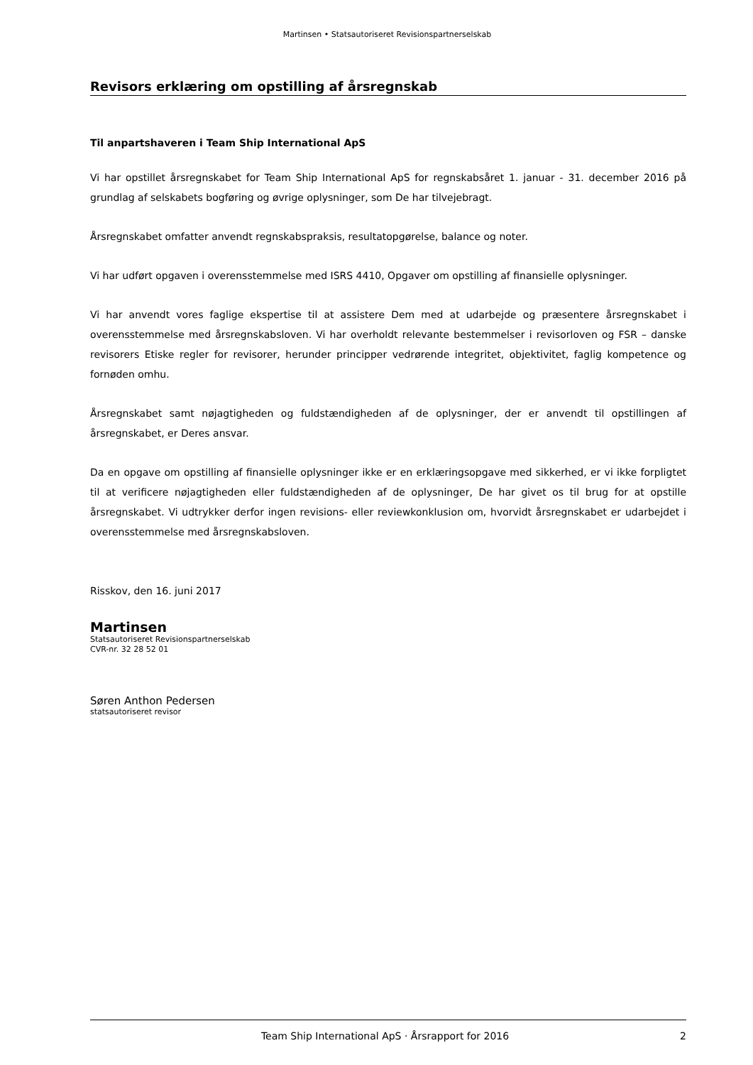Martinsen • Statsautoriseret Revisionspartnerselskab
Revisors erklæring om opstilling af årsregnskab
Til anpartshaveren i Team Ship International ApS
Vi har opstillet årsregnskabet for Team Ship International ApS for regnskabsåret 1. januar - 31. december 2016 på grundlag af selskabets bogføring og øvrige oplysninger, som De har tilvejebragt.
Årsregnskabet omfatter anvendt regnskabspraksis, resultatopgørelse, balance og noter.
Vi har udført opgaven i overensstemmelse med ISRS 4410, Opgaver om opstilling af finansielle oplysninger.
Vi har anvendt vores faglige ekspertise til at assistere Dem med at udarbejde og præsentere årsregnskabet i overensstemmelse med årsregnskabsloven. Vi har overholdt relevante bestemmelser i revisorloven og FSR – danske revisorers Etiske regler for revisorer, herunder principper vedrørende integritet, objektivitet, faglig kompetence og fornøden omhu.
Årsregnskabet samt nøjagtigheden og fuldstændigheden af de oplysninger, der er anvendt til opstillingen af årsregnskabet, er Deres ansvar.
Da en opgave om opstilling af finansielle oplysninger ikke er en erklæringsopgave med sikkerhed, er vi ikke forpligtet til at verificere nøjagtigheden eller fuldstændigheden af de oplysninger, De har givet os til brug for at opstille årsregnskabet. Vi udtrykker derfor ingen revisions- eller reviewkonklusion om, hvorvidt årsregnskabet er udarbejdet i overensstemmelse med årsregnskabsloven.
Risskov, den 16. juni 2017
Martinsen
Statsautoriseret Revisionspartnerselskab
CVR-nr. 32 28 52 01
Søren Anthon Pedersen
statsautoriseret revisor
Team Ship International ApS · Årsrapport for 2016 2